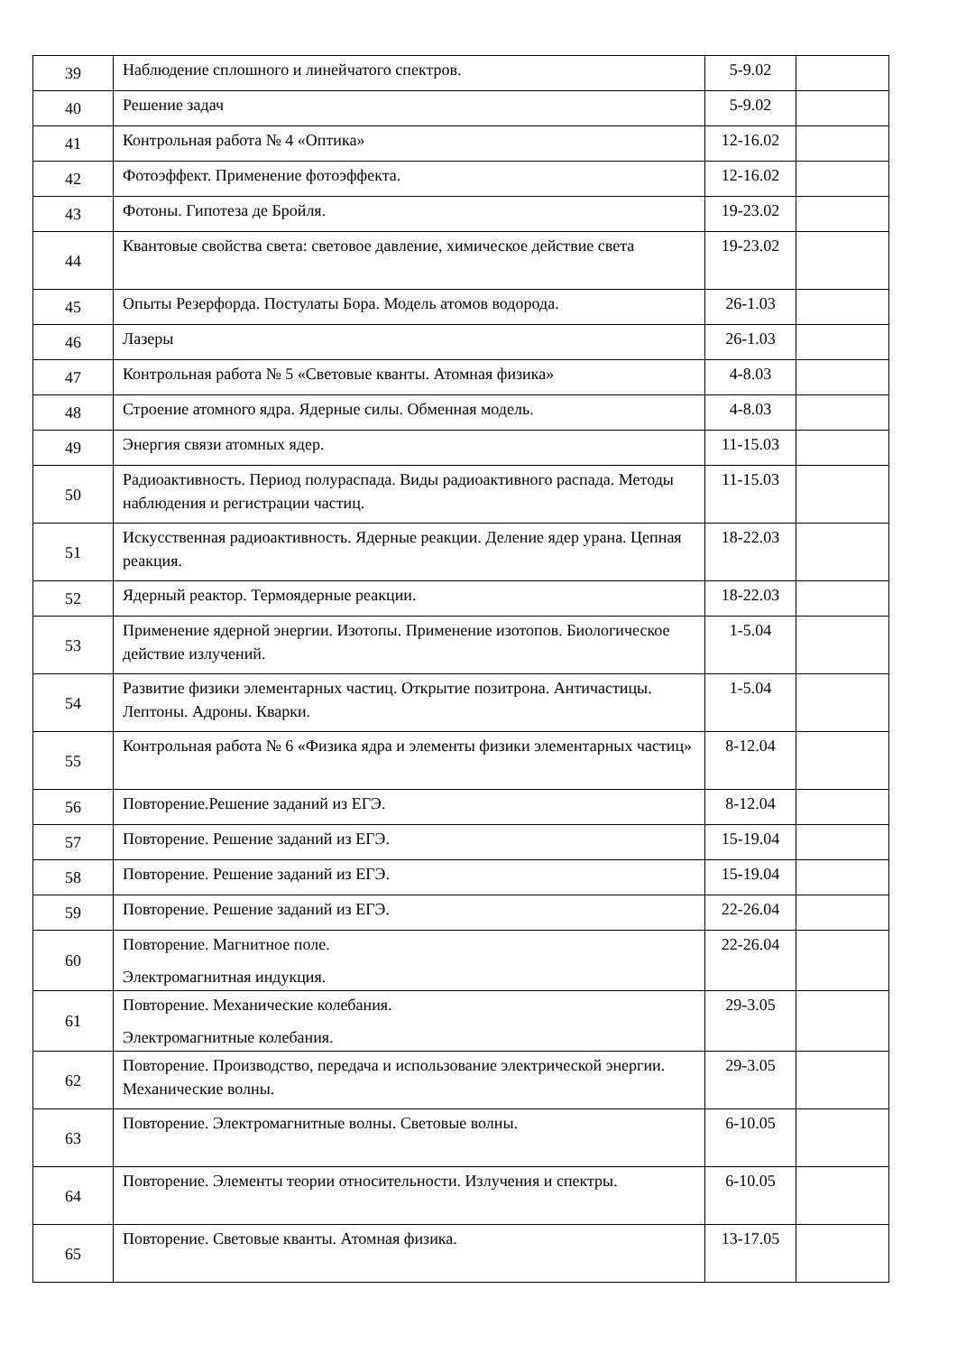| 39 | Наблюдение сплошного и линейчатого спектров. | 5-9.02 | |
| 40 | Решение задач | 5-9.02 | |
| 41 | Контрольная работа № 4 «Оптика» | 12-16.02 | |
| 42 | Фотоэффект. Применение фотоэффекта. | 12-16.02 | |
| 43 | Фотоны. Гипотеза де Бройля. | 19-23.02 | |
| 44 | Квантовые свойства света: световое давление, химическое действие света | 19-23.02 | |
| 45 | Опыты Резерфорда. Постулаты Бора. Модель атомов водорода. | 26-1.03 | |
| 46 | Лазеры | 26-1.03 | |
| 47 | Контрольная работа № 5 «Световые кванты. Атомная физика» | 4-8.03 | |
| 48 | Строение атомного ядра. Ядерные силы. Обменная модель. | 4-8.03 | |
| 49 | Энергия связи атомных ядер. | 11-15.03 | |
| 50 | Радиоактивность. Период полураспада. Виды радиоактивного распада. Методы наблюдения и регистрации частиц. | 11-15.03 | |
| 51 | Искусственная радиоактивность. Ядерные реакции. Деление ядер урана. Цепная реакция. | 18-22.03 | |
| 52 | Ядерный реактор. Термоядерные реакции. | 18-22.03 | |
| 53 | Применение ядерной энергии. Изотопы. Применение изотопов. Биологическое действие излучений. | 1-5.04 | |
| 54 | Развитие физики элементарных частиц. Открытие позитрона. Античастицы. Лептоны. Адроны. Кварки. | 1-5.04 | |
| 55 | Контрольная работа № 6 «Физика ядра и элементы физики элементарных частиц» | 8-12.04 | |
| 56 | Повторение.Решение заданий из ЕГЭ. | 8-12.04 | |
| 57 | Повторение. Решение заданий из ЕГЭ. | 15-19.04 | |
| 58 | Повторение. Решение заданий из ЕГЭ. | 15-19.04 | |
| 59 | Повторение. Решение заданий из ЕГЭ. | 22-26.04 | |
| 60 | Повторение. Магнитное поле. Электромагнитная индукция. | 22-26.04 | |
| 61 | Повторение. Механические колебания. Электромагнитные колебания. | 29-3.05 | |
| 62 | Повторение. Производство, передача и использование электрической энергии. Механические волны. | 29-3.05 | |
| 63 | Повторение. Электромагнитные волны. Световые волны. | 6-10.05 | |
| 64 | Повторение. Элементы теории относительности. Излучения и спектры. | 6-10.05 | |
| 65 | Повторение. Световые кванты. Атомная физика. | 13-17.05 | |